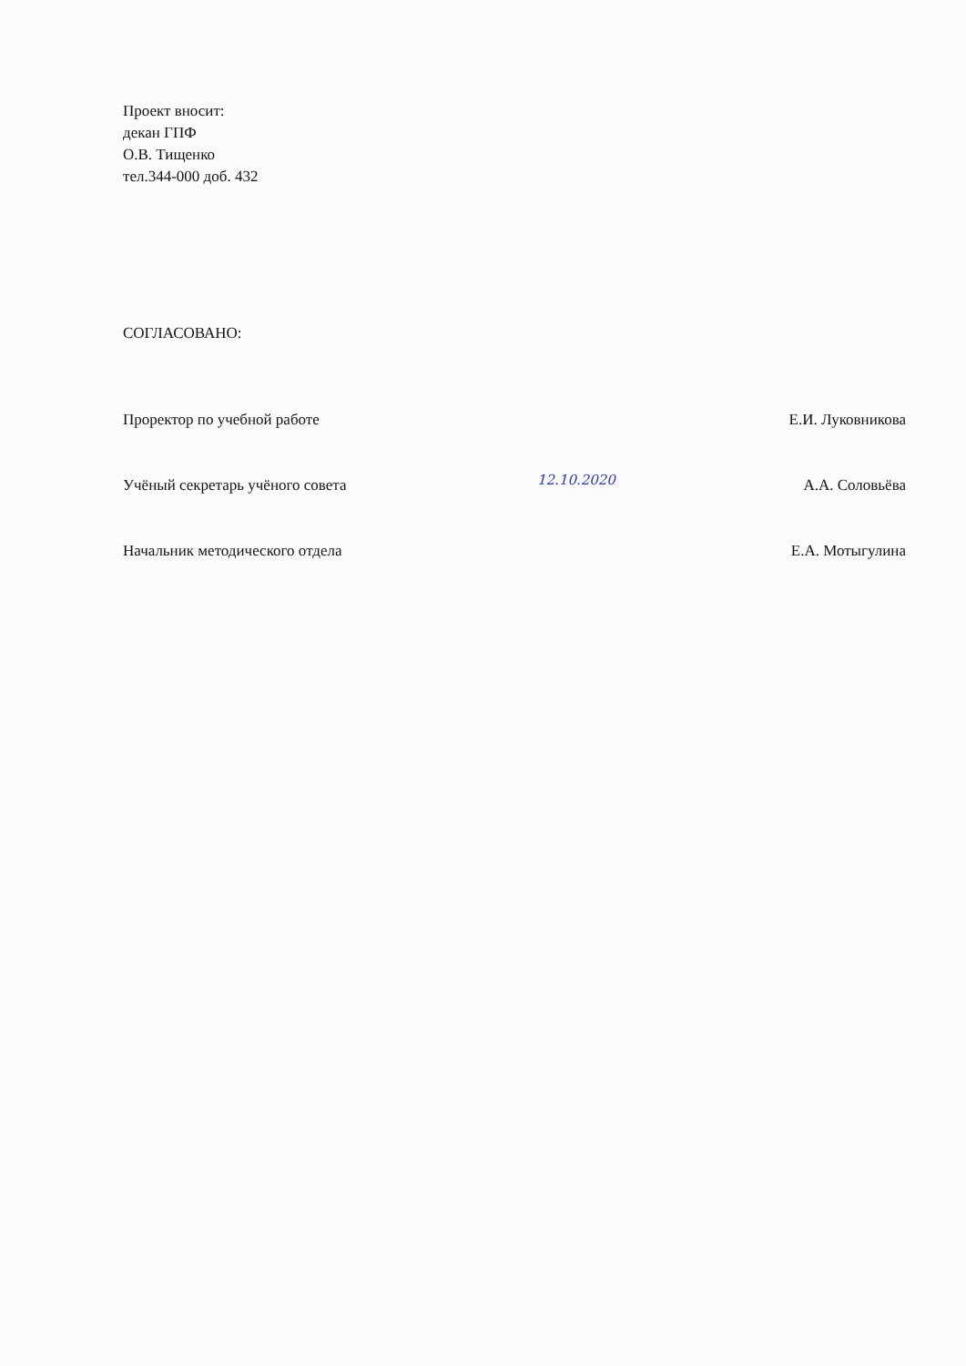Проект вносит:
декан ГПФ
О.В. Тищенко
тел.344-000 доб. 432
СОГЛАСОВАНО:
Проректор по учебной работе Е.И. Луковникова
Учёный секретарь учёного совета А.А. Соловьёва
Начальник методического отдела Е.А. Мотыгулина
12.10.2020